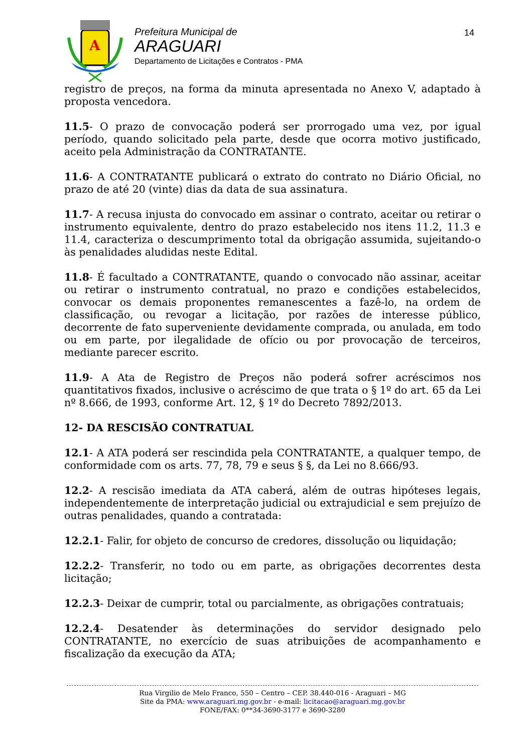A
Prefeitura Municipal de
ARAGUARI
Departamento de Licitações e Contratos - PMA
14
registro de preços, na forma da minuta apresentada no Anexo V, adaptado à proposta vencedora.
11.5- O prazo de convocação poderá ser prorrogado uma vez, por igual período, quando solicitado pela parte, desde que ocorra motivo justificado, aceito pela Administração da CONTRATANTE.
11.6- A CONTRATANTE publicará o extrato do contrato no Diário Oficial, no prazo de até 20 (vinte) dias da data de sua assinatura.
11.7- A recusa injusta do convocado em assinar o contrato, aceitar ou retirar o instrumento equivalente, dentro do prazo estabelecido nos itens 11.2, 11.3 e 11.4, caracteriza o descumprimento total da obrigação assumida, sujeitando-o às penalidades aludidas neste Edital.
11.8- É facultado a CONTRATANTE, quando o convocado não assinar, aceitar ou retirar o instrumento contratual, no prazo e condições estabelecidos, convocar os demais proponentes remanescentes a fazê-lo, na ordem de classificação, ou revogar a licitação, por razões de interesse público, decorrente de fato superveniente devidamente comprada, ou anulada, em todo ou em parte, por ilegalidade de ofício ou por provocação de terceiros, mediante parecer escrito.
11.9- A Ata de Registro de Preços não poderá sofrer acréscimos nos quantitativos fixados, inclusive o acréscimo de que trata o § 1º do art. 65 da Lei nº 8.666, de 1993, conforme Art. 12, § 1º do Decreto 7892/2013.
12- DA RESCISÃO CONTRATUAL
12.1- A ATA poderá ser rescindida pela CONTRATANTE, a qualquer tempo, de conformidade com os arts. 77, 78, 79 e seus § §, da Lei no 8.666/93.
12.2- A rescisão imediata da ATA caberá, além de outras hipóteses legais, independentemente de interpretação judicial ou extrajudicial e sem prejuízo de outras penalidades, quando a contratada:
12.2.1- Falir, for objeto de concurso de credores, dissolução ou liquidação;
12.2.2- Transferir, no todo ou em parte, as obrigações decorrentes desta licitação;
12.2.3- Deixar de cumprir, total ou parcialmente, as obrigações contratuais;
12.2.4- Desatender às determinações do servidor designado pelo CONTRATANTE, no exercício de suas atribuições de acompanhamento e fiscalização da execução da ATA;
Rua Virgilio de Melo Franco, 550 – Centro – CEP. 38.440-016 - Araguari – MG
Site da PMA: www.araguari.mg.gov.br - e-mail: licitacao@araguari.mg.gov.br
FONE/FAX: 0**34-3690-3177 e 3690-3280